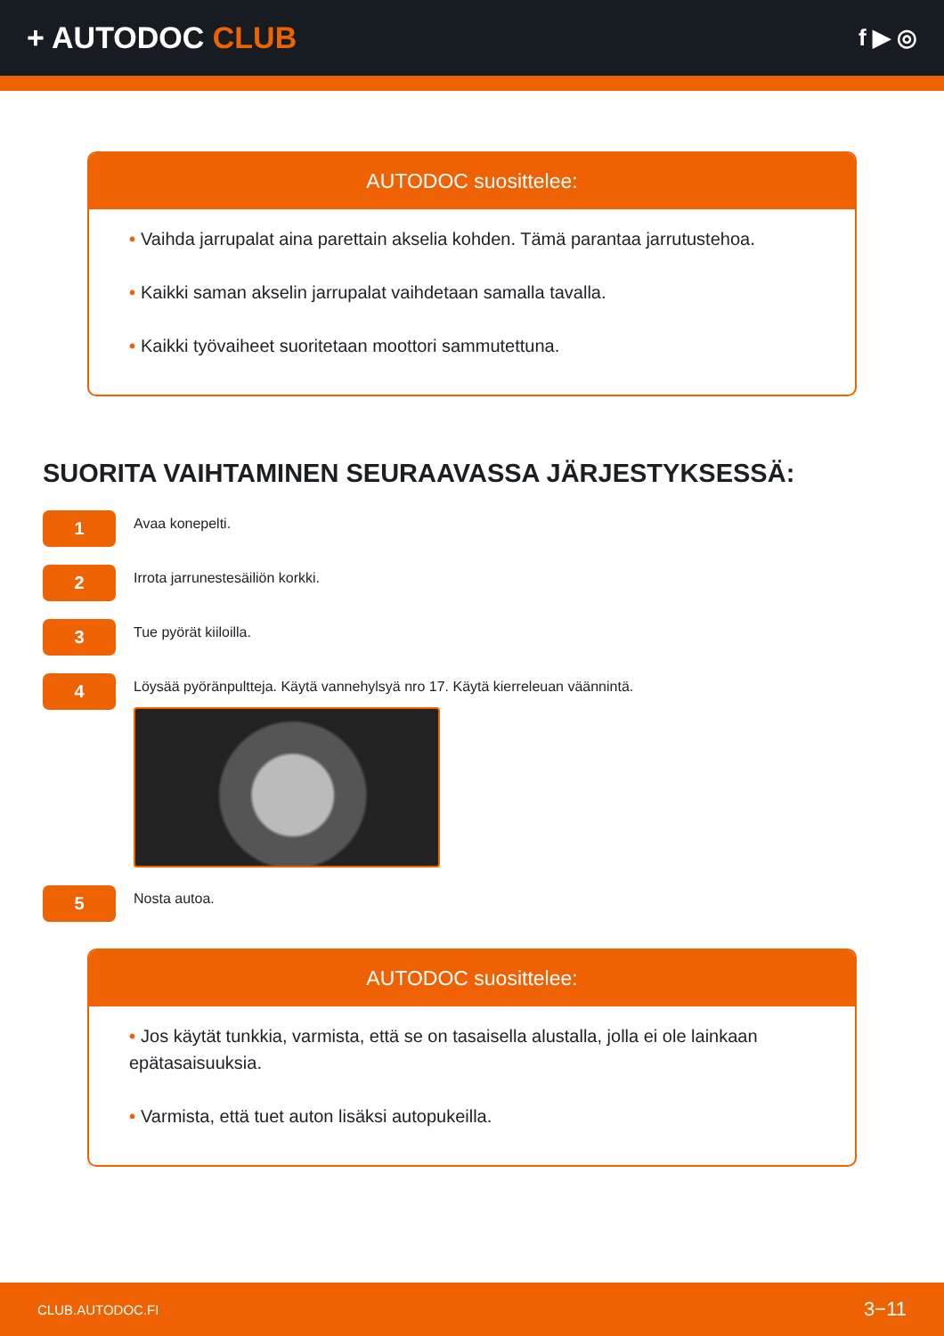+ AUTODOC CLUB
f ▶ ◎
AUTODOC suosittelee:
• Vaihda jarrupalat aina parettain akselia kohden. Tämä parantaa jarrutustehoa.
• Kaikki saman akselin jarrupalat vaihdetaan samalla tavalla.
• Kaikki työvaiheet suoritetaan moottori sammutettuna.
SUORITA VAIHTAMINEN SEURAAVASSA JÄRJESTYKSESSÄ:
1
Avaa konepelti.
2
Irrota jarrunestesäiliön korkki.
3
Tue pyörät kiiloilla.
4
Löysää pyöränpultteja. Käytä vannehylsyä nro 17. Käytä kierreleuan väännintä.
5
Nosta autoa.
AUTODOC suosittelee:
• Jos käytät tunkkia, varmista, että se on tasaisella alustalla, jolla ei ole lainkaan epätasaisuuksia.
• Varmista, että tuet auton lisäksi autopukeilla.
CLUB.AUTODOC.FI 3−11